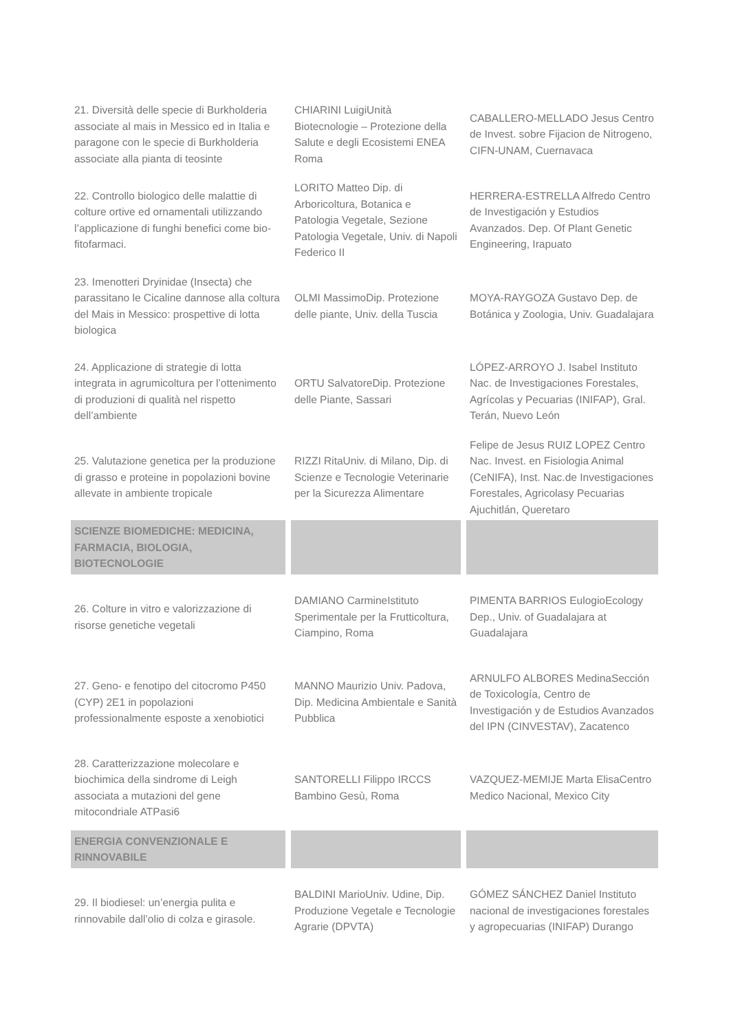| 21. Diversità delle specie di Burkholderia associate al mais in Messico ed in Italia e paragone con le specie di Burkholderia associate alla pianta di teosinte | CHIARINI LuigiUnità Biotecnologie – Protezione della Salute e degli Ecosistemi ENEA Roma | CABALLERO-MELLADO Jesus Centro de Invest. sobre Fijacion de Nitrogeno, CIFN-UNAM, Cuernavaca |
| 22. Controllo biologico delle malattie di colture ortive ed ornamentali utilizzando l’applicazione di funghi benefici come bio-fitofarmaci. | LORITO Matteo Dip. di Arboricoltura, Botanica e Patologia Vegetale, Sezione Patologia Vegetale, Univ. di Napoli Federico II | HERRERA-ESTRELLA Alfredo Centro de Investigación y Estudios Avanzados. Dep. Of Plant Genetic Engineering, Irapuato |
| 23. Imenotteri Dryinidae (Insecta) che parassitano le Cicaline dannose alla coltura del Mais in Messico: prospettive di lotta biologica | OLMI MassimoDip. Protezione delle piante, Univ. della Tuscia | MOYA-RAYGOZA Gustavo Dep. de Botánica y Zoologia, Univ. Guadalajara |
| 24. Applicazione di strategie di lotta integrata in agrumicoltura per l’ottenimento di produzioni di qualità nel rispetto dell’ambiente | ORTU SalvatoreDip. Protezione delle Piante, Sassari | LÓPEZ-ARROYO J. Isabel Instituto Nac. de Investigaciones Forestales, Agrícolas y Pecuarias (INIFAP), Gral. Terán, Nuevo León |
| 25. Valutazione genetica per la produzione di grasso e proteine in popolazioni bovine allevate in ambiente tropicale | RIZZI RitaUniv. di Milano, Dip. di Scienze e Tecnologie Veterinarie per la Sicurezza Alimentare | Felipe de Jesus RUIZ LOPEZ Centro Nac. Invest. en Fisiologia Animal (CeNIFA), Inst. Nac.de Investigaciones Forestales, Agricolasy Pecuarias Ajuchitlán, Queretaro |
| SCIENZE BIOMEDICHE: MEDICINA, FARMACIA, BIOLOGIA, BIOTECNOLOGIE | | |
| 26. Colture in vitro e valorizzazione di risorse genetiche vegetali | DAMIANO CarmineIstituto Sperimentale per la Frutticoltura, Ciampino, Roma | PIMENTA BARRIOS EulogioEcology Dep., Univ. of Guadalajara at Guadalajara |
| 27. Geno- e fenotipo del citocromo P450 (CYP) 2E1 in popolazioni professionalmente esposte a xenobiotici | MANNO Maurizio Univ. Padova, Dip. Medicina Ambientale e Sanità Pubblica | ARNULFO ALBORES MedinaSección de Toxicología, Centro de Investigación y de Estudios Avanzados del IPN (CINVESTAV), Zacatenco |
| 28. Caratterizzazione molecolare e biochimica della sindrome di Leigh associata a mutazioni del gene mitocondriale ATPasi6 | SANTORELLI Filippo IRCCS Bambino Gesù, Roma | VAZQUEZ-MEMIJE Marta ElisaCentro Medico Nacional, Mexico City |
| ENERGIA CONVENZIONALE E RINNOVABILE | | |
| 29. Il biodiesel: un’energia pulita e rinnovabile dall’olio di colza e girasole. | BALDINI MarioUniv. Udine, Dip. Produzione Vegetale e Tecnologie Agrarie (DPVTA) | GÓMEZ SÁNCHEZ Daniel Instituto nacional de investigaciones forestales y agropecuarias (INIFAP) Durango |